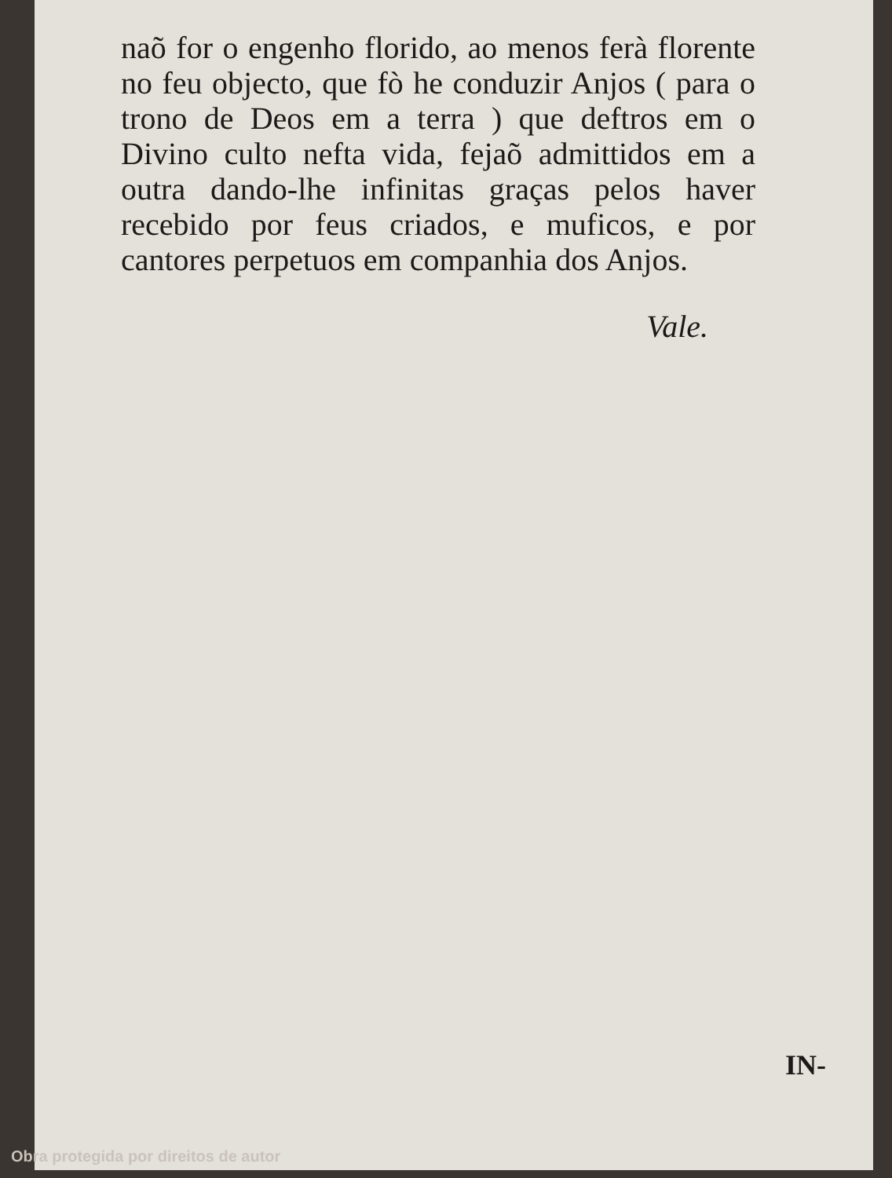naõ for o engenho florido, ao menos ferà florente no feu objecto, que fò he conduzir Anjos ( para o trono de Deos em a terra ) que deftros em o Divino culto nefta vida, fejaõ admittidos em a outra dando-lhe infinitas graças pelos haver recebido por feus criados, e muficos, e por cantores perpetuos em companhia dos Anjos.
Vale.
IN-
Obra protegida por direitos de autor